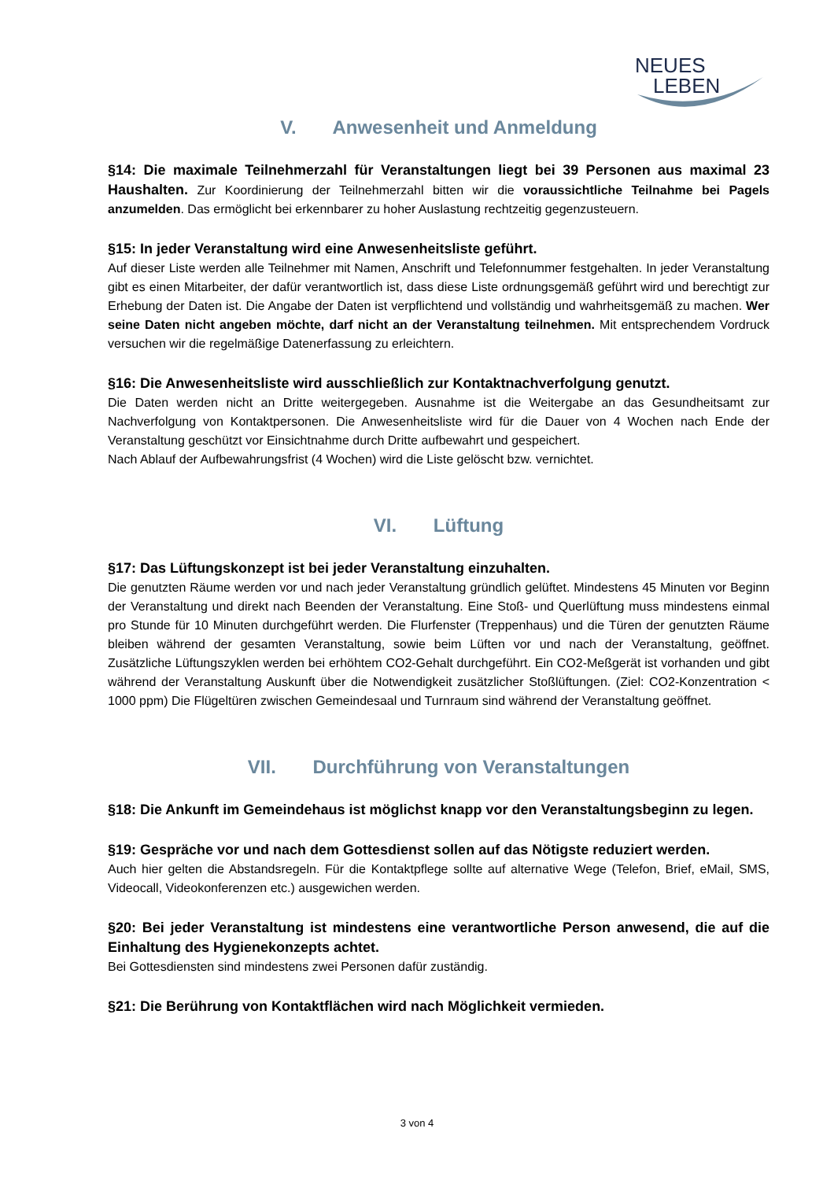NEUES
LEBEN
V. Anwesenheit und Anmeldung
§14: Die maximale Teilnehmerzahl für Veranstaltungen liegt bei 39 Personen aus maximal 23 Haushalten. Zur Koordinierung der Teilnehmerzahl bitten wir die voraussichtliche Teilnahme bei Pagels anzumelden. Das ermöglicht bei erkennbarer zu hoher Auslastung rechtzeitig gegenzusteuern.
§15: In jeder Veranstaltung wird eine Anwesenheitsliste geführt.
Auf dieser Liste werden alle Teilnehmer mit Namen, Anschrift und Telefonnummer festgehalten. In jeder Veranstaltung gibt es einen Mitarbeiter, der dafür verantwortlich ist, dass diese Liste ordnungsgemäß geführt wird und berechtigt zur Erhebung der Daten ist. Die Angabe der Daten ist verpflichtend und vollständig und wahrheitsgemäß zu machen. Wer seine Daten nicht angeben möchte, darf nicht an der Veranstaltung teilnehmen. Mit entsprechendem Vordruck versuchen wir die regelmäßige Datenerfassung zu erleichtern.
§16: Die Anwesenheitsliste wird ausschließlich zur Kontaktnachverfolgung genutzt.
Die Daten werden nicht an Dritte weitergegeben. Ausnahme ist die Weitergabe an das Gesundheitsamt zur Nachverfolgung von Kontaktpersonen. Die Anwesenheitsliste wird für die Dauer von 4 Wochen nach Ende der Veranstaltung geschützt vor Einsichtnahme durch Dritte aufbewahrt und gespeichert.
Nach Ablauf der Aufbewahrungsfrist (4 Wochen) wird die Liste gelöscht bzw. vernichtet.
VI. Lüftung
§17: Das Lüftungskonzept ist bei jeder Veranstaltung einzuhalten.
Die genutzten Räume werden vor und nach jeder Veranstaltung gründlich gelüftet. Mindestens 45 Minuten vor Beginn der Veranstaltung und direkt nach Beenden der Veranstaltung. Eine Stoß- und Querlüftung muss mindestens einmal pro Stunde für 10 Minuten durchgeführt werden. Die Flurfenster (Treppenhaus) und die Türen der genutzten Räume bleiben während der gesamten Veranstaltung, sowie beim Lüften vor und nach der Veranstaltung, geöffnet. Zusätzliche Lüftungszyklen werden bei erhöhtem CO2-Gehalt durchgeführt. Ein CO2-Meßgerät ist vorhanden und gibt während der Veranstaltung Auskunft über die Notwendigkeit zusätzlicher Stoßlüftungen. (Ziel: CO2-Konzentration < 1000 ppm) Die Flügeltüren zwischen Gemeindesaal und Turnraum sind während der Veranstaltung geöffnet.
VII. Durchführung von Veranstaltungen
§18: Die Ankunft im Gemeindehaus ist möglichst knapp vor den Veranstaltungsbeginn zu legen.
§19: Gespräche vor und nach dem Gottesdienst sollen auf das Nötigste reduziert werden.
Auch hier gelten die Abstandsregeln. Für die Kontaktpflege sollte auf alternative Wege (Telefon, Brief, eMail, SMS, Videocall, Videokonferenzen etc.) ausgewichen werden.
§20: Bei jeder Veranstaltung ist mindestens eine verantwortliche Person anwesend, die auf die Einhaltung des Hygienekonzepts achtet.
Bei Gottesdiensten sind mindestens zwei Personen dafür zuständig.
§21: Die Berührung von Kontaktflächen wird nach Möglichkeit vermieden.
3 von 4